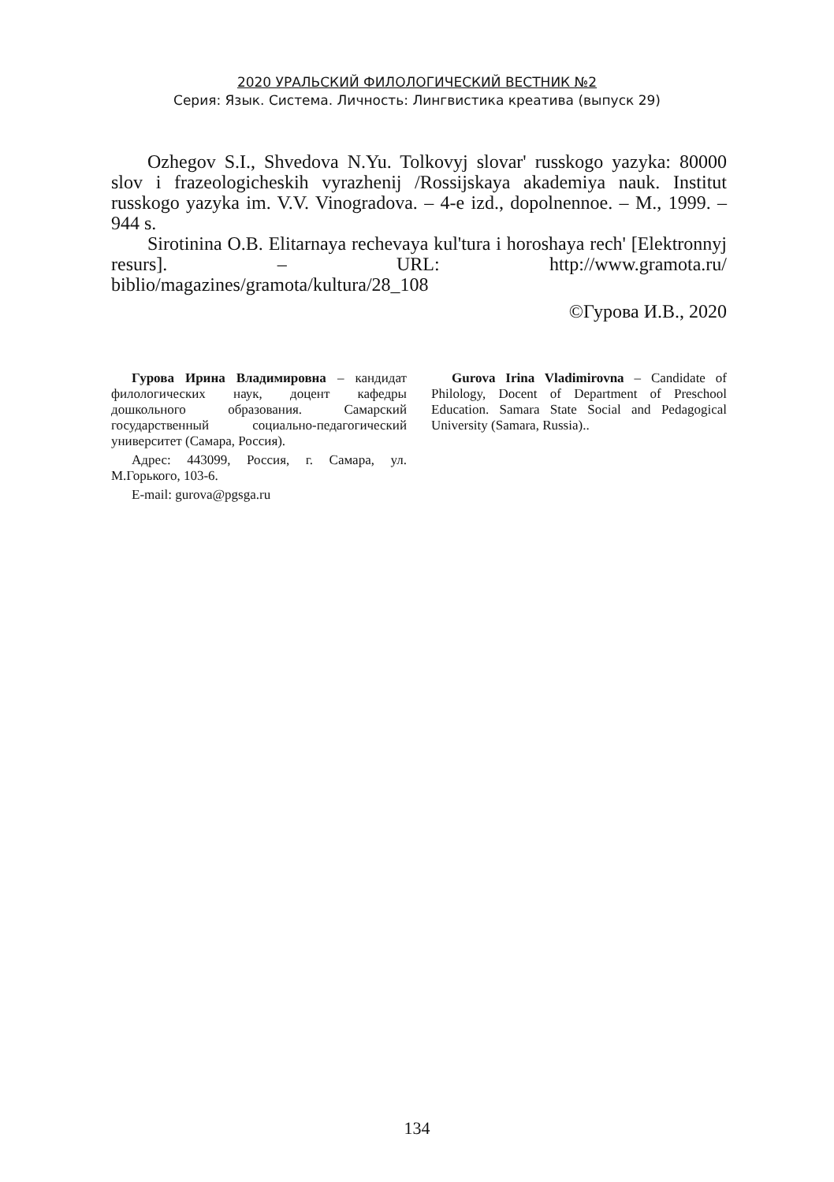2020 УРАЛЬСКИЙ ФИЛОЛОГИЧЕСКИЙ ВЕСТНИК №2
Серия: Язык. Система. Личность: Лингвистика креатива (выпуск 29)
Ozhegov S.I., Shvedova N.Yu. Tolkovyj slovar' russkogo yazyka: 80000 slov i frazeologicheskih vyrazhenij /Rossijskaya akademiya nauk. Institut russkogo yazyka im. V.V. Vinogradova. – 4-e izd., dopolnennoe. – M., 1999. – 944 s.
Sirotinina O.B. Elitarnaya rechevaya kul'tura i horoshaya rech' [Elektronnyj resurs]. – URL: http://www.gramota.ru/ biblio/magazines/gramota/kultura/28_108
©Гурова И.В., 2020
Гурова Ирина Владимировна – кандидат филологических наук, доцент кафедры дошкольного образования. Самарский государственный социально-педагогический университет (Самара, Россия).
Адрес: 443099, Россия, г. Самара, ул. М.Горького, 103-6.
E-mail: gurova@pgsga.ru
Gurova Irina Vladimirovna – Candidate of Philology, Docent of Department of Preschool Education. Samara State Social and Pedagogical University (Samara, Russia)..
134